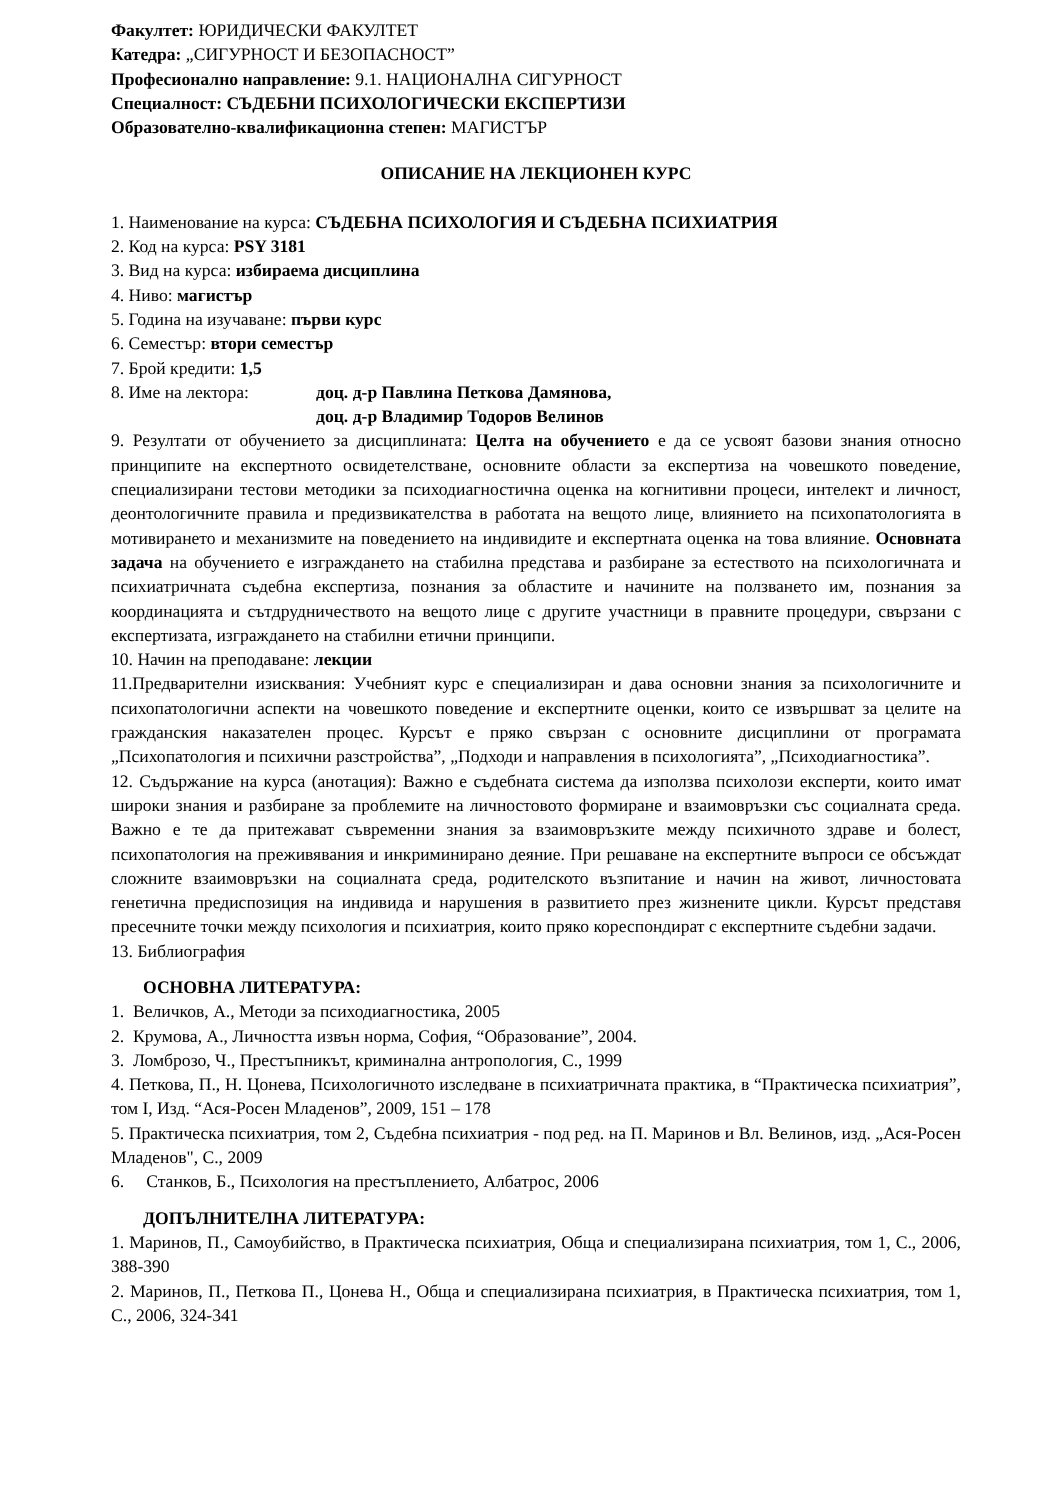Факултет: ЮРИДИЧЕСКИ ФАКУЛТЕТ
Катедра: „СИГУРНОСТ И БЕЗОПАСНОСТ”
Професионално направление: 9.1. НАЦИОНАЛНА СИГУРНОСТ
Специалност: СЪДЕБНИ ПСИХОЛОГИЧЕСКИ ЕКСПЕРТИЗИ
Образователно-квалификационна степен: МАГИСТЪР
ОПИСАНИЕ НА ЛЕКЦИОНЕН КУРС
1. Наименование на курса: СЪДЕБНА ПСИХОЛОГИЯ И СЪДЕБНА ПСИХИАТРИЯ
2. Код на курса: PSY 3181
3. Вид на курса: избираема дисциплина
4. Ниво: магистър
5. Година на изучаване: първи курс
6. Семестър: втори семестър
7. Брой кредити: 1,5
8. Име на лектора: доц. д-р Павлина Петкова Дамянова,
доц. д-р Владимир Тодоров Велинов
9. Резултати от обучението за дисциплината: Целта на обучението е да се усвоят базови знания относно принципите на експертното освидетелстване, основните области за експертиза на човешкото поведение, специализирани тестови методики за психодиагностична оценка на когнитивни процеси, интелект и личност, деонтологичните правила и предизвикателства в работата на вещото лице, влиянието на психопатологията в мотивирането и механизмите на поведението на индивидите и експертната оценка на това влияние. Основната задача на обучението е изграждането на стабилна представа и разбиране за естеството на психологичната и психиатричната съдебна експертиза, познания за областите и начините на ползването им, познания за координацията и сътдрудничеството на вещото лице с другите участници в правните процедури, свързани с експертизата, изграждането на стабилни етични принципи.
10. Начин на преподаване: лекции
11.Предварителни изисквания: Учебният курс е специализиран и дава основни знания за психологичните и психопатологични аспекти на човешкото поведение и експертните оценки, които се извършват за целите на гражданския наказателен процес. Курсът е пряко свързан с основните дисциплини от програмата „Психопатология и психични разстройства”, „Подходи и направления в психологията”, „Психодиагностика”.
12. Съдържание на курса (анотация): Важно е съдебната система да използва психолози експерти, които имат широки знания и разбиране за проблемите на личностовото формиране и взаимовръзки със социалната среда. Важно е те да притежават съвременни знания за взаимовръзките между психичното здраве и болест, психопатология на преживявания и инкриминирано деяние. При решаване на експертните въпроси се обсъждат сложните взаимовръзки на социалната среда, родителското възпитание и начин на живот, личностовата генетична предиспозиция на индивида и нарушения в развитието през жизнените цикли. Курсът представя пресечните точки между психология и психиатрия, които пряко кореспондират с експертните съдебни задачи.
13. Библиография
ОСНОВНА ЛИТЕРАТУРА:
1. Величков, А., Методи за психодиагностика, 2005
2. Крумова, А., Личността извън норма, София, “Образование”, 2004.
3. Ломброзо, Ч., Престъпникът, криминална антропология, С., 1999
4. Петкова, П., Н. Цонева, Психологичното изследване в психиатричната практика, в “Практическа психиатрия”, том I, Изд. “Ася-Росен Младенов”, 2009, 151 – 178
5. Практическа психиатрия, том 2, Съдебна психиатрия - под ред. на П. Маринов и Вл. Велинов, изд. „Ася-Росен Младенов", С., 2009
6. Станков, Б., Психология на престъплението, Албатрос, 2006
ДОПЪЛНИТЕЛНА ЛИТЕРАТУРА:
1. Маринов, П., Самоубийство, в Практическа психиатрия, Обща и специализирана психиатрия, том 1, С., 2006, 388-390
2. Маринов, П., Петкова П., Цонева Н., Обща и специализирана психиатрия, в Практическа психиатрия, том 1, С., 2006, 324-341